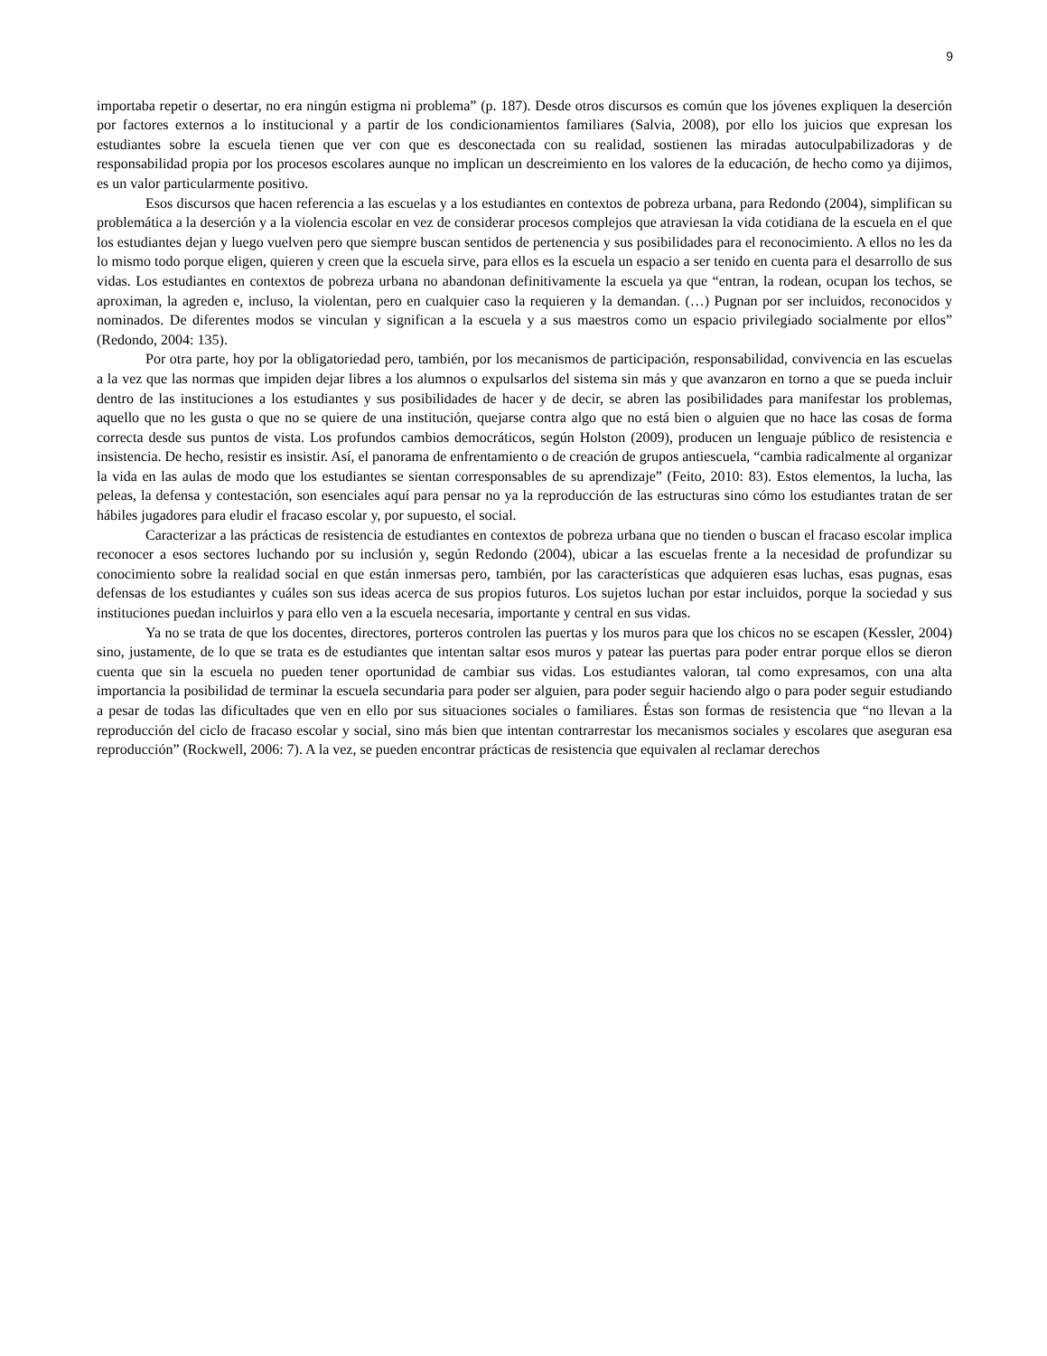9
importaba repetir o desertar, no era ningún estigma ni problema” (p. 187). Desde otros discursos es común que los jóvenes expliquen la deserción por factores externos a lo institucional y a partir de los condicionamientos familiares (Salvia, 2008), por ello los juicios que expresan los estudiantes sobre la escuela tienen que ver con que es desconectada con su realidad, sostienen las miradas autoculpabilizadoras y de responsabilidad propia por los procesos escolares aunque no implican un descreimiento en los valores de la educación, de hecho como ya dijimos, es un valor particularmente positivo.
Esos discursos que hacen referencia a las escuelas y a los estudiantes en contextos de pobreza urbana, para Redondo (2004), simplifican su problemática a la deserción y a la violencia escolar en vez de considerar procesos complejos que atraviesan la vida cotidiana de la escuela en el que los estudiantes dejan y luego vuelven pero que siempre buscan sentidos de pertenencia y sus posibilidades para el reconocimiento. A ellos no les da lo mismo todo porque eligen, quieren y creen que la escuela sirve, para ellos es la escuela un espacio a ser tenido en cuenta para el desarrollo de sus vidas. Los estudiantes en contextos de pobreza urbana no abandonan definitivamente la escuela ya que “entran, la rodean, ocupan los techos, se aproximan, la agreden e, incluso, la violentan, pero en cualquier caso la requieren y la demandan. (…) Pugnan por ser incluidos, reconocidos y nominados. De diferentes modos se vinculan y significan a la escuela y a sus maestros como un espacio privilegiado socialmente por ellos” (Redondo, 2004: 135).
Por otra parte, hoy por la obligatoriedad pero, también, por los mecanismos de participación, responsabilidad, convivencia en las escuelas a la vez que las normas que impiden dejar libres a los alumnos o expulsarlos del sistema sin más y que avanzaron en torno a que se pueda incluir dentro de las instituciones a los estudiantes y sus posibilidades de hacer y de decir, se abren las posibilidades para manifestar los problemas, aquello que no les gusta o que no se quiere de una institución, quejarse contra algo que no está bien o alguien que no hace las cosas de forma correcta desde sus puntos de vista. Los profundos cambios democráticos, según Holston (2009), producen un lenguaje público de resistencia e insistencia. De hecho, resistir es insistir. Así, el panorama de enfrentamiento o de creación de grupos antiescuela, “cambia radicalmente al organizar la vida en las aulas de modo que los estudiantes se sientan corresponsables de su aprendizaje” (Feito, 2010: 83). Estos elementos, la lucha, las peleas, la defensa y contestación, son esenciales aquí para pensar no ya la reproducción de las estructuras sino cómo los estudiantes tratan de ser hábiles jugadores para eludir el fracaso escolar y, por supuesto, el social.
Caracterizar a las prácticas de resistencia de estudiantes en contextos de pobreza urbana que no tienden o buscan el fracaso escolar implica reconocer a esos sectores luchando por su inclusión y, según Redondo (2004), ubicar a las escuelas frente a la necesidad de profundizar su conocimiento sobre la realidad social en que están inmersas pero, también, por las características que adquieren esas luchas, esas pugnas, esas defensas de los estudiantes y cuáles son sus ideas acerca de sus propios futuros. Los sujetos luchan por estar incluidos, porque la sociedad y sus instituciones puedan incluirlos y para ello ven a la escuela necesaria, importante y central en sus vidas.
Ya no se trata de que los docentes, directores, porteros controlen las puertas y los muros para que los chicos no se escapen (Kessler, 2004) sino, justamente, de lo que se trata es de estudiantes que intentan saltar esos muros y patear las puertas para poder entrar porque ellos se dieron cuenta que sin la escuela no pueden tener oportunidad de cambiar sus vidas. Los estudiantes valoran, tal como expresamos, con una alta importancia la posibilidad de terminar la escuela secundaria para poder ser alguien, para poder seguir haciendo algo o para poder seguir estudiando a pesar de todas las dificultades que ven en ello por sus situaciones sociales o familiares. Éstas son formas de resistencia que “no llevan a la reproducción del ciclo de fracaso escolar y social, sino más bien que intentan contrarrestar los mecanismos sociales y escolares que aseguran esa reproducción” (Rockwell, 2006: 7). A la vez, se pueden encontrar prácticas de resistencia que equivalen al reclamar derechos